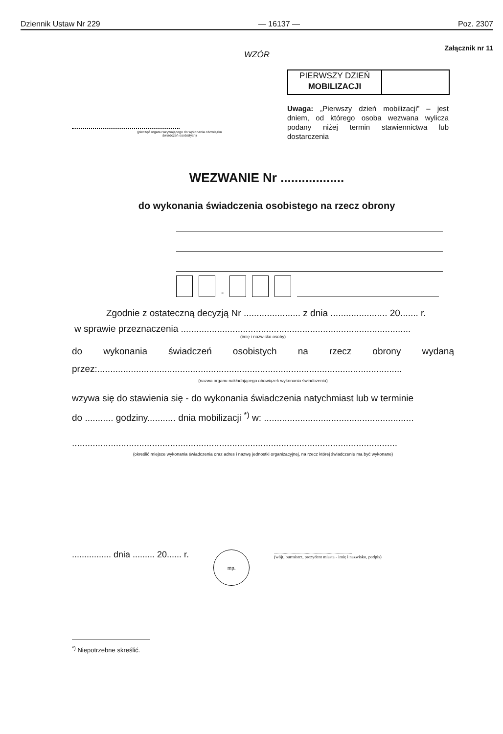Dziennik Ustaw Nr 229 — 16137 — Poz. 2307
Załącznik nr 11
WZÓR
(pieczęć organu wzywającego do wykonania obowiązku
świadczeń osobistych)
PIERWSZY DZIEŃ
MOBILIZACJI
Uwaga: „Pierwszy dzień mobilizacji” – jest dniem, od którego osoba wezwana wylicza podany niżej termin stawiennictwa lub dostarczenia
WEZWANIE Nr ..................
do wykonania świadczenia osobistego na rzecz obrony
-
Zgodnie z ostateczną decyzją Nr ...................... z dnia ...................... 20....... r.
w sprawie przeznaczenia .........................................................................................
(imię i nazwisko osoby)
do wykonania świadczeń osobistych na rzecz obrony wydaną
przez:......................................................................................................................
(nazwa organu nakładającego obowiązek wykonania świadczenia)
wzywa się do stawienia się - do wykonania świadczenia natychmiast lub w terminie
do ........... godziny........... dnia mobilizacji <sup>*)</sup> w: ..........................................................
..............................................................................................................................
(określić miejsce wykonania świadczenia oraz adres i nazwę jednostki organizacyjnej, na rzecz której świadczenie ma być wykonane)
................ dnia ......... 20...... r.
mp.
.......................................................................
(wójt, burmistrz, prezydent miasta - imię i nazwisko, podpis)
<sup>*)</sup> Niepotrzebne skreślić.